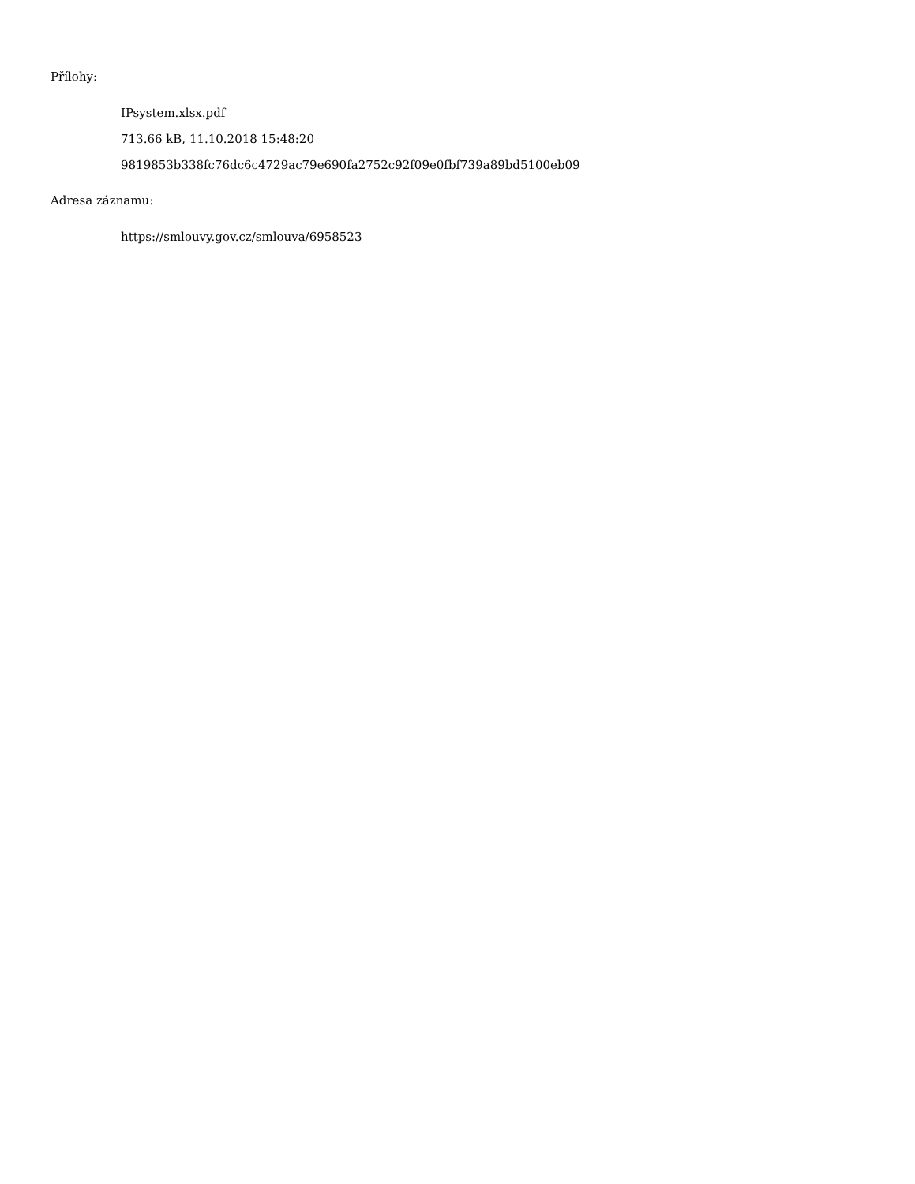Přílohy:
IPsystem.xlsx.pdf
713.66 kB, 11.10.2018 15:48:20
9819853b338fc76dc6c4729ac79e690fa2752c92f09e0fbf739a89bd5100eb09
Adresa záznamu:
https://smlouvy.gov.cz/smlouva/6958523